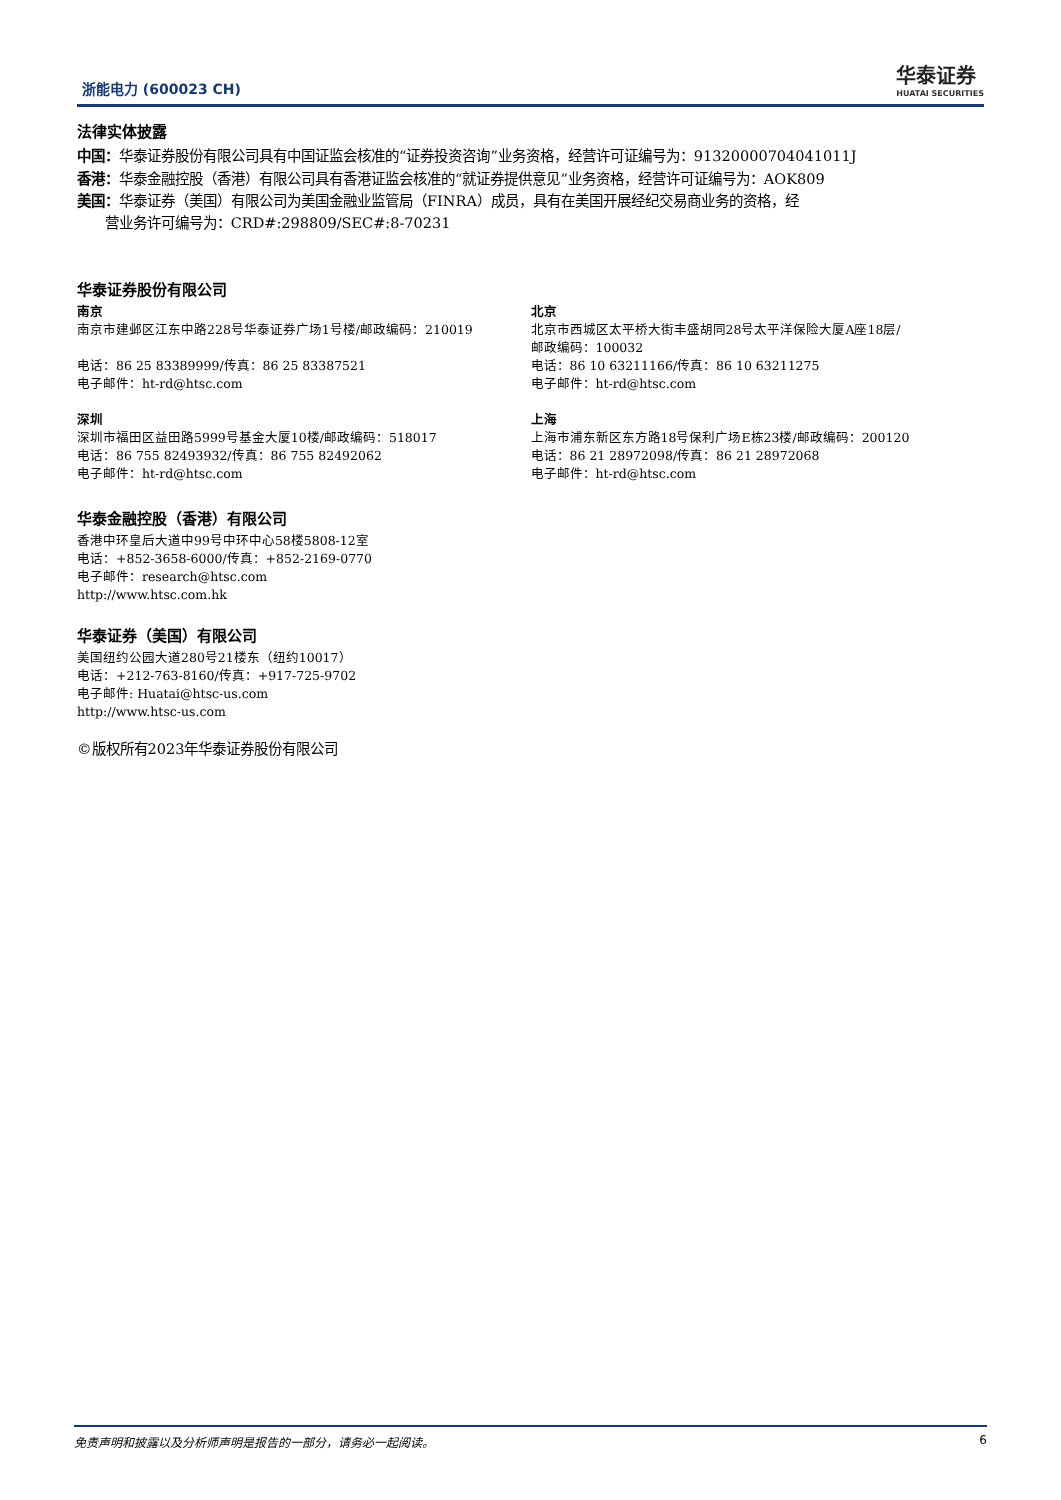浙能电力 (600023 CH)
华泰证券
HUATAI SECURITIES
法律实体披露
中国：华泰证券股份有限公司具有中国证监会核准的“证券投资咨询”业务资格，经营许可证编号为：91320000704041011J
香港：华泰金融控股（香港）有限公司具有香港证监会核准的“就证券提供意见”业务资格，经营许可证编号为：AOK809
美国：华泰证券（美国）有限公司为美国金融业监管局（FINRA）成员，具有在美国开展经纪交易商业务的资格，经
营业务许可编号为：CRD#:298809/SEC#:8-70231
华泰证券股份有限公司
南京
南京市建邺区江东中路228号华泰证券广场1号楼/邮政编码：210019
电话：86 25 83389999/传真：86 25 83387521
电子邮件：ht-rd@htsc.com
深圳
深圳市福田区益田路5999号基金大厦10楼/邮政编码：518017
电话：86 755 82493932/传真：86 755 82492062
电子邮件：ht-rd@htsc.com
北京
北京市西城区太平桥大街丰盛胡同28号太平洋保险大厦A座18层/
邮政编码：100032
电话：86 10 63211166/传真：86 10 63211275
电子邮件：ht-rd@htsc.com
上海
上海市浦东新区东方路18号保利广场E栋23楼/邮政编码：200120
电话：86 21 28972098/传真：86 21 28972068
电子邮件：ht-rd@htsc.com
华泰金融控股（香港）有限公司
香港中环皇后大道中99号中环中心58楼5808-12室
电话：+852-3658-6000/传真：+852-2169-0770
电子邮件：research@htsc.com
http://www.htsc.com.hk
华泰证券（美国）有限公司
美国纽约公园大道280号21楼东（纽约10017）
电话：+212-763-8160/传真：+917-725-9702
电子邮件: Huatai@htsc-us.com
http://www.htsc-us.com
©版权所有2023年华泰证券股份有限公司
免责声明和披露以及分析师声明是报告的一部分，请务必一起阅读。 6